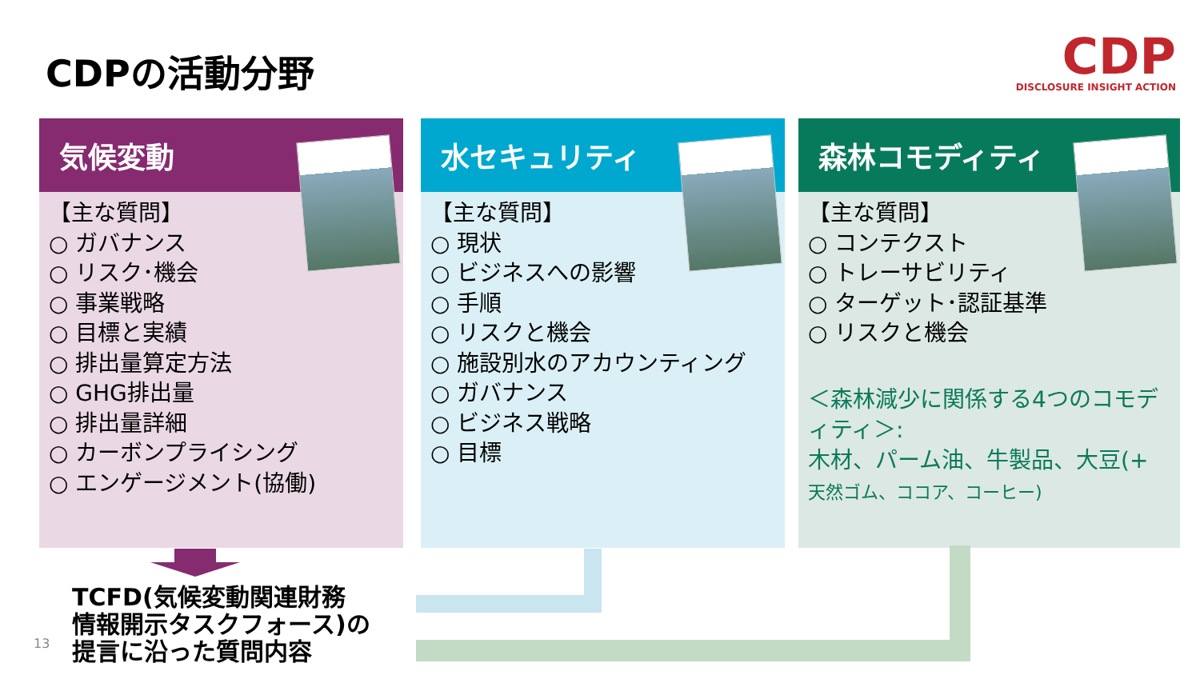CDPの活動分野
CDP
DISCLOSURE INSIGHT ACTION
気候変動
【主な質問】
○ ガバナンス
○ リスク･機会
○ 事業戦略
○ 目標と実績
○ 排出量算定方法
○ GHG排出量
○ 排出量詳細
○ カーボンプライシング
○ エンゲージメント(協働)
水セキュリティ
【主な質問】
○ 現状
○ ビジネスへの影響
○ 手順
○ リスクと機会
○ 施設別水のアカウンティング
○ ガバナンス
○ ビジネス戦略
○ 目標
森林コモディティ
【主な質問】
○ コンテクスト
○ トレーサビリティ
○ ターゲット･認証基準
○ リスクと機会
＜森林減少に関係する4つのコモディティ＞:
木材、パーム油、牛製品、大豆(+
天然ゴム、ココア、コーヒー)
TCFD(気候変動関連財務
情報開示タスクフォース)の
提言に沿った質問内容
13